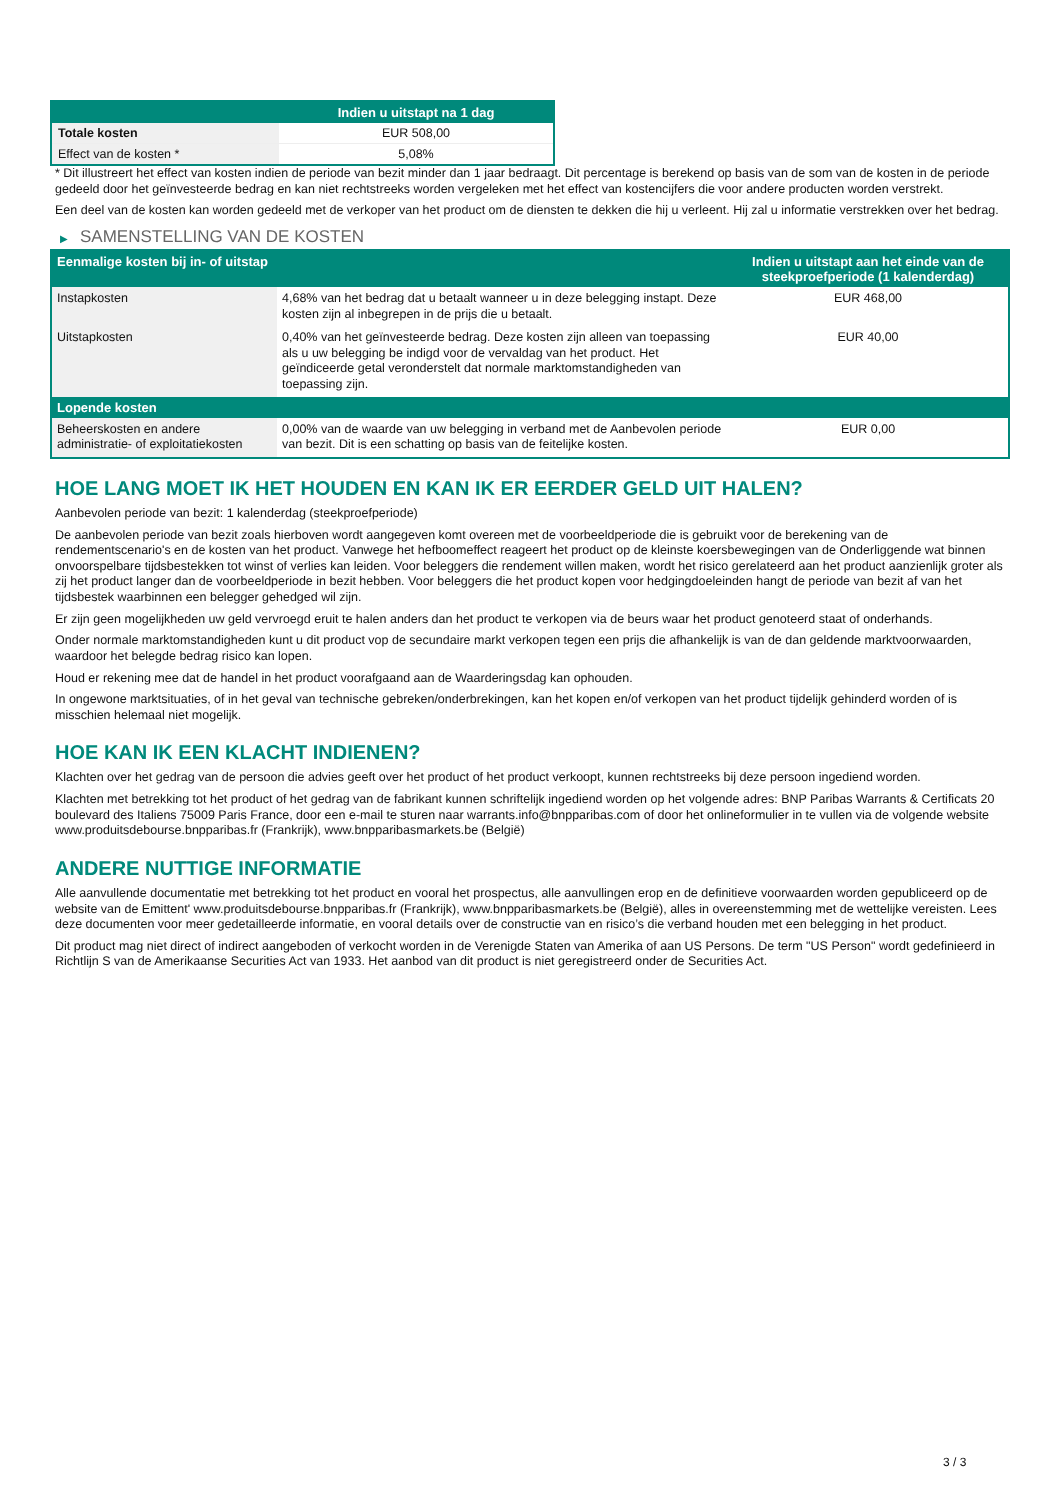| | Indien u uitstapt na 1 dag |
| --- | --- |
| Totale kosten | EUR 508,00 |
| Effect van de kosten * | 5,08% |
* Dit illustreert het effect van kosten indien de periode van bezit minder dan 1 jaar bedraagt. Dit percentage is berekend op basis van de som van de kosten in de periode gedeeld door het geïnvesteerde bedrag en kan niet rechtstreeks worden vergeleken met het effect van kostencijfers die voor andere producten worden verstrekt.
Een deel van de kosten kan worden gedeeld met de verkoper van het product om de diensten te dekken die hij u verleent. Hij zal u informatie verstrekken over het bedrag.
▶ SAMENSTELLING VAN DE KOSTEN
| Eenmalige kosten bij in- of uitstap | | Indien u uitstapt aan het einde van de steekproefperiode (1 kalenderdag) |
| --- | --- | --- |
| Instapkosten | 4,68% van het bedrag dat u betaalt wanneer u in deze belegging instapt. Deze kosten zijn al inbegrepen in de prijs die u betaalt. | EUR 468,00 |
| Uitstapkosten | 0,40% van het geïnvesteerde bedrag. Deze kosten zijn alleen van toepassing als u uw belegging be indigd voor de vervaldag van het product. Het geïndiceerde getal veronderstelt dat normale marktomstandigheden van toepassing zijn. | EUR 40,00 |
| Lopende kosten | | |
| Beheerskosten en andere administratie- of exploitatiekosten | 0,00% van de waarde van uw belegging in verband met de Aanbevolen periode van bezit. Dit is een schatting op basis van de feitelijke kosten. | EUR 0,00 |
HOE LANG MOET IK HET HOUDEN EN KAN IK ER EERDER GELD UIT HALEN?
Aanbevolen periode van bezit: 1 kalenderdag (steekproefperiode)
De aanbevolen periode van bezit zoals hierboven wordt aangegeven komt overeen met de voorbeeldperiode die is gebruikt voor de berekening van de rendementscenario's en de kosten van het product. Vanwege het hefboomeffect reageert het product op de kleinste koersbewegingen van de Onderliggende wat binnen onvoorspelbare tijdsbestekken tot winst of verlies kan leiden. Voor beleggers die rendement willen maken, wordt het risico gerelateerd aan het product aanzienlijk groter als zij het product langer dan de voorbeeldperiode in bezit hebben. Voor beleggers die het product kopen voor hedgingdoeleinden hangt de periode van bezit af van het tijdsbestek waarbinnen een belegger gehedged wil zijn.
Er zijn geen mogelijkheden uw geld vervroegd eruit te halen anders dan het product te verkopen via de beurs waar het product genoteerd staat of onderhands.
Onder normale marktomstandigheden kunt u dit product vop de secundaire markt verkopen tegen een prijs die afhankelijk is van de dan geldende marktvoorwaarden, waardoor het belegde bedrag risico kan lopen.
Houd er rekening mee dat de handel in het product voorafgaand aan de Waarderingsdag kan ophouden.
In ongewone marktsituaties, of in het geval van technische gebreken/onderbrekingen, kan het kopen en/of verkopen van het product tijdelijk gehinderd worden of is misschien helemaal niet mogelijk.
HOE KAN IK EEN KLACHT INDIENEN?
Klachten over het gedrag van de persoon die advies geeft over het product of het product verkoopt, kunnen rechtstreeks bij deze persoon ingediend worden.
Klachten met betrekking tot het product of het gedrag van de fabrikant kunnen schriftelijk ingediend worden op het volgende adres: BNP Paribas Warrants & Certificats 20 boulevard des Italiens 75009 Paris France, door een e-mail te sturen naar warrants.info@bnpparibas.com of door het onlineformulier in te vullen via de volgende website www.produitsdebourse.bnpparibas.fr (Frankrijk), www.bnpparibasmarkets.be (België)
ANDERE NUTTIGE INFORMATIE
Alle aanvullende documentatie met betrekking tot het product en vooral het prospectus, alle aanvullingen erop en de definitieve voorwaarden worden gepubliceerd op de website van de Emittent' www.produitsdebourse.bnpparibas.fr (Frankrijk), www.bnpparibasmarkets.be (België), alles in overeenstemming met de wettelijke vereisten. Lees deze documenten voor meer gedetailleerde informatie, en vooral details over de constructie van en risico’s die verband houden met een belegging in het product.
Dit product mag niet direct of indirect aangeboden of verkocht worden in de Verenigde Staten van Amerika of aan US Persons. De term "US Person" wordt gedefinieerd in Richtlijn S van de Amerikaanse Securities Act van 1933. Het aanbod van dit product is niet geregistreerd onder de Securities Act.
3 / 3